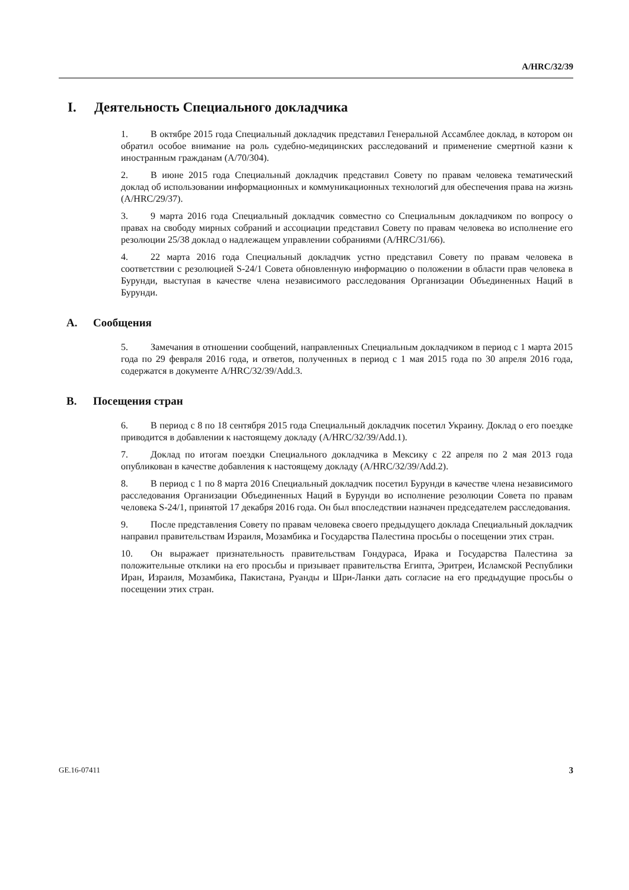A/HRC/32/39
I. Деятельность Специального докладчика
1. В октябре 2015 года Специальный докладчик представил Генеральной Ассамблее доклад, в котором он обратил особое внимание на роль судебно-медицинских расследований и применение смертной казни к иностранным гражданам (A/70/304).
2. В июне 2015 года Специальный докладчик представил Совету по правам человека тематический доклад об использовании информационных и коммуникационных технологий для обеспечения права на жизнь (A/HRC/29/37).
3. 9 марта 2016 года Специальный докладчик совместно со Специальным докладчиком по вопросу о правах на свободу мирных собраний и ассоциации представил Совету по правам человека во исполнение его резолюции 25/38 доклад о надлежащем управлении собраниями (A/HRC/31/66).
4. 22 марта 2016 года Специальный докладчик устно представил Совету по правам человека в соответствии с резолюцией S-24/1 Совета обновленную информацию о положении в области прав человека в Бурунди, выступая в качестве члена независимого расследования Организации Объединенных Наций в Бурунди.
A. Сообщения
5. Замечания в отношении сообщений, направленных Специальным докладчиком в период с 1 марта 2015 года по 29 февраля 2016 года, и ответов, полученных в период с 1 мая 2015 года по 30 апреля 2016 года, содержатся в документе A/HRC/32/39/Add.3.
B. Посещения стран
6. В период с 8 по 18 сентября 2015 года Специальный докладчик посетил Украину. Доклад о его поездке приводится в добавлении к настоящему докладу (A/HRC/32/39/Add.1).
7. Доклад по итогам поездки Специального докладчика в Мексику с 22 апреля по 2 мая 2013 года опубликован в качестве добавления к настоящему докладу (A/HRC/32/39/Add.2).
8. В период с 1 по 8 марта 2016 Специальный докладчик посетил Бурунди в качестве члена независимого расследования Организации Объединенных Наций в Бурунди во исполнение резолюции Совета по правам человека S-24/1, принятой 17 декабря 2016 года. Он был впоследствии назначен председателем расследования.
9. После представления Совету по правам человека своего предыдущего доклада Специальный докладчик направил правительствам Израиля, Мозамбика и Государства Палестина просьбы о посещении этих стран.
10. Он выражает признательность правительствам Гондураса, Ирака и Государства Палестина за положительные отклики на его просьбы и призывает правительства Египта, Эритреи, Исламской Республики Иран, Израиля, Мозамбика, Пакистана, Руанды и Шри-Ланки дать согласие на его предыдущие просьбы о посещении этих стран.
GE.16-07411 3